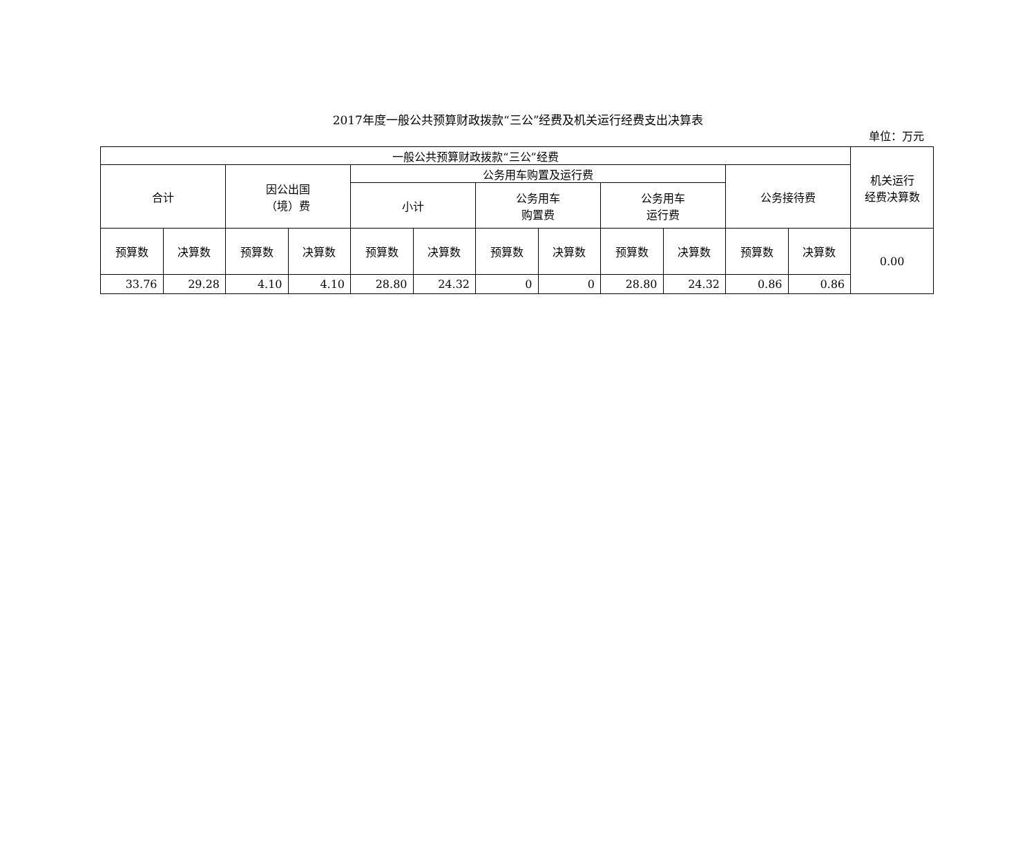2017年度一般公共预算财政拨款“三公”经费及机关运行经费支出决算表
单位：万元
| 一般公共预算财政拨款“三公”经费 | | | | | | | | | | | | 机关运行 经费决算数 |
| --- | --- | --- | --- | --- | --- | --- | --- | --- | --- | --- | --- | --- |
| 合计 | | 因公出国 （境）费 | | 公务用车购置及运行费 | | | | | | 公务接待费 | | |
| | | | | 小计 | | 公务用车 购置费 | | 公务用车 运行费 | | | | |
| 预算数 | 决算数 | 预算数 | 决算数 | 预算数 | 决算数 | 预算数 | 决算数 | 预算数 | 决算数 | 预算数 | 决算数 | 0.00 |
| 33.76 | 29.28 | 4.10 | 4.10 | 28.80 | 24.32 | 0 | 0 | 28.80 | 24.32 | 0.86 | 0.86 | |